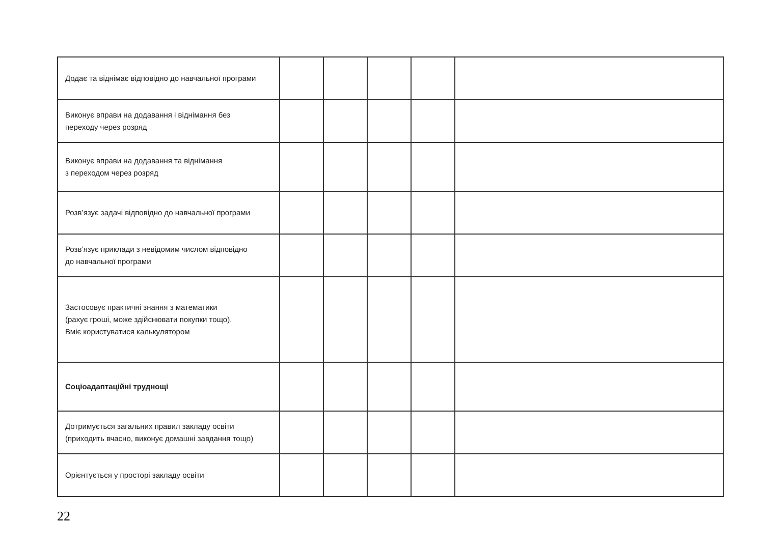| Додає та віднімає відповідно до навчальної програми | | | | | |
| Виконує вправи на додавання і віднімання без переходу через розряд | | | | | |
| Виконує вправи на додавання та віднімання з переходом через розряд | | | | | |
| Розв’язує задачі відповідно до навчальної програми | | | | | |
| Розв’язує приклади з невідомим числом відповідно до навчальної програми | | | | | |
| Застосовує практичні знання з математики (рахує гроші, може здійснювати покупки тощо). Вміє користуватися калькулятором | | | | | |
| Соціоадаптаційні труднощі | | | | | |
| Дотримується загальних правил закладу освіти (приходить вчасно, виконує домашні завдання тощо) | | | | | |
| Орієнтується у просторі закладу освіти | | | | | |
22